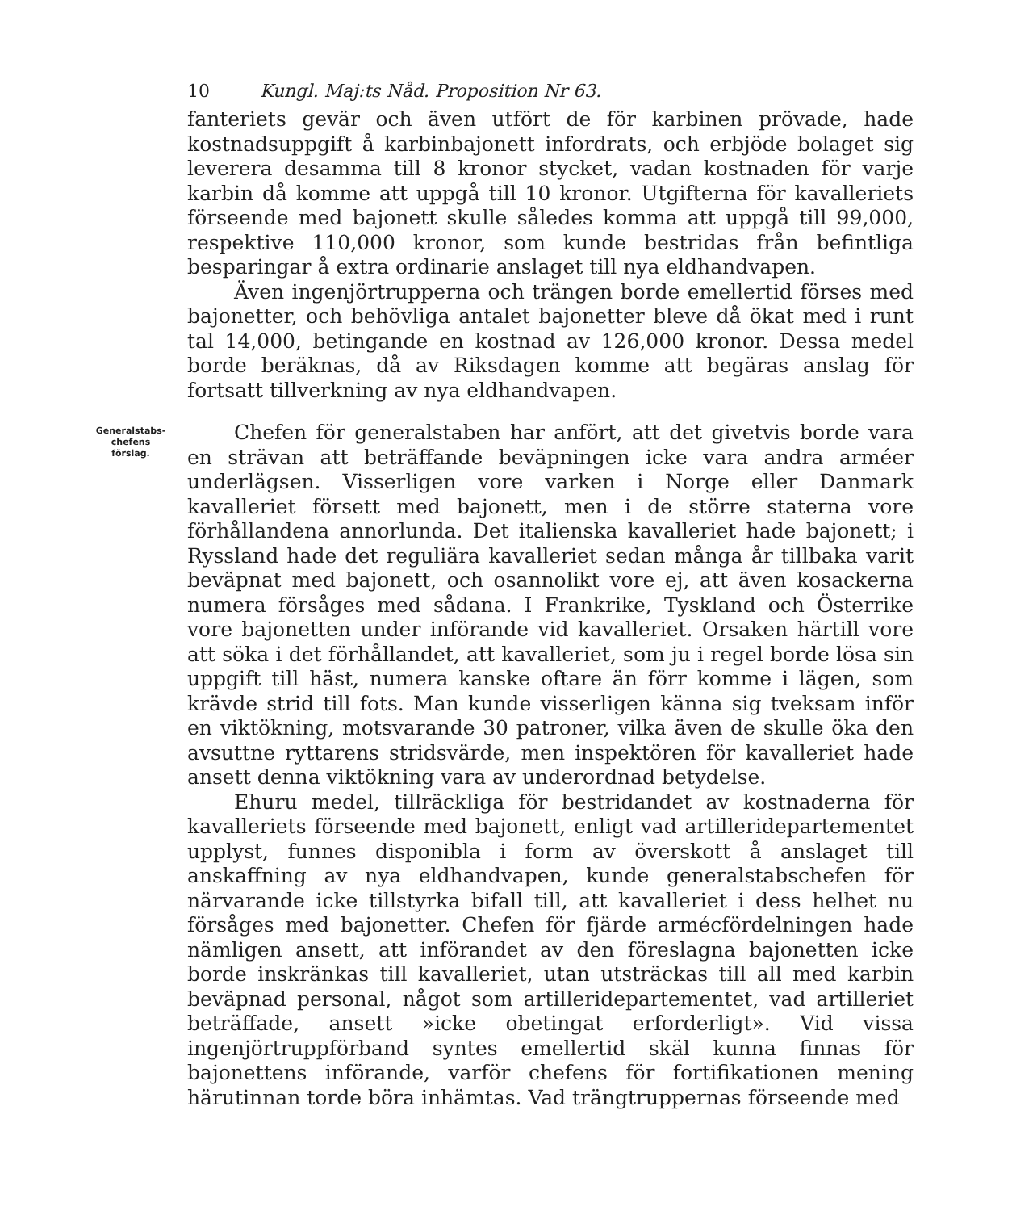10 Kungl. Maj:ts Nåd. Proposition Nr 63.
fanteriets gevär och även utfört de för karbinen prövade, hade kostnadsuppgift å karbinbajonett infordrats, och erbjöde bolaget sig leverera desamma till 8 kronor stycket, vadan kostnaden för varje karbin då komme att uppgå till 10 kronor. Utgifterna för kavalleriets förseende med bajonett skulle således komma att uppgå till 99,000, respektive 110,000 kronor, som kunde bestridas från befintliga besparingar å extra ordinarie anslaget till nya eldhandvapen.
Även ingenjörtrupperna och trängen borde emellertid förses med bajonetter, och behövliga antalet bajonetter bleve då ökat med i runt tal 14,000, betingande en kostnad av 126,000 kronor. Dessa medel borde beräknas, då av Riksdagen komme att begäras anslag för fortsatt tillverkning av nya eldhandvapen.
Generalstabs-
chefens
förslag.
Chefen för generalstaben har anfört, att det givetvis borde vara en strävan att beträffande beväpningen icke vara andra arméer underlägsen. Visserligen vore varken i Norge eller Danmark kavalleriet försett med bajonett, men i de större staterna vore förhållandena annorlunda. Det italienska kavalleriet hade bajonett; i Ryssland hade det reguliära kavalleriet sedan många år tillbaka varit beväpnat med bajonett, och osannolikt vore ej, att även kosackerna numera försåges med sådana. I Frankrike, Tyskland och Österrike vore bajonetten under införande vid kavalleriet. Orsaken härtill vore att söka i det förhållandet, att kavalleriet, som ju i regel borde lösa sin uppgift till häst, numera kanske oftare än förr komme i lägen, som krävde strid till fots. Man kunde visserligen känna sig tveksam inför en viktökning, motsvarande 30 patroner, vilka även de skulle öka den avsuttne ryttarens stridsvärde, men inspektören för kavalleriet hade ansett denna viktökning vara av underordnad betydelse.
Ehuru medel, tillräckliga för bestridandet av kostnaderna för kavalleriets förseende med bajonett, enligt vad artilleridepartementet upplyst, funnes disponibla i form av överskott å anslaget till anskaffning av nya eldhandvapen, kunde generalstabschefen för närvarande icke tillstyrka bifall till, att kavalleriet i dess helhet nu försåges med bajonetter. Chefen för fjärde armécfördelningen hade nämligen ansett, att införandet av den föreslagna bajonetten icke borde inskränkas till kavalleriet, utan utsträckas till all med karbin beväpnad personal, något som artilleridepartementet, vad artilleriet beträffade, ansett »icke obetingat erforderligt». Vid vissa ingenjörtruppförband syntes emellertid skäl kunna finnas för bajonettens införande, varför chefens för fortifikationen mening härutinnan torde böra inhämtas. Vad trängtruppernas förseende med